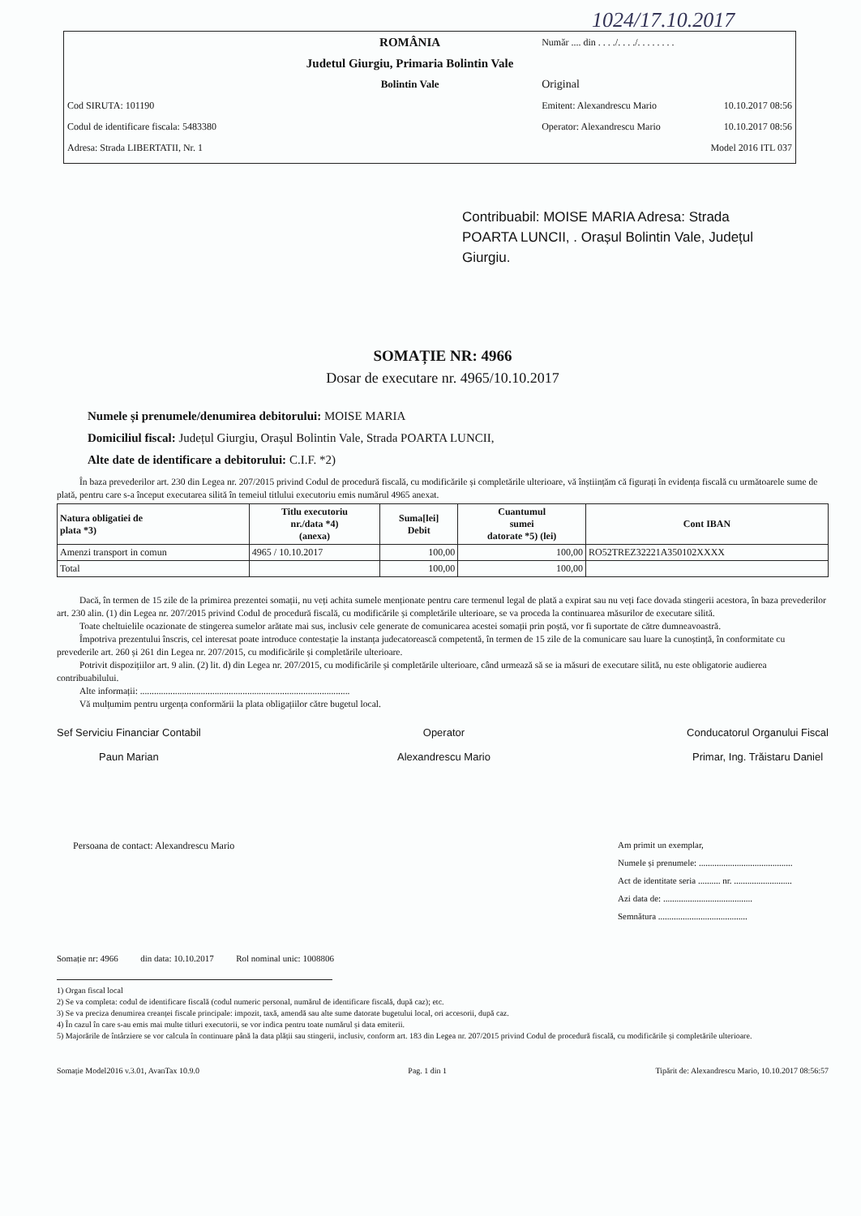1024/17.10.2017
| | ROMÂNIA | Număr .... din . . . ./. . . ./. . . . . . . . | |
| | Judetul Giurgiu, Primaria Bolintin Vale | | |
| | Bolintin Vale | Original | |
| Cod SIRUTA: 101190 | | Emitent: Alexandrescu Mario | 10.10.2017 08:56 |
| Codul de identificare fiscala: 5483380 | | Operator: Alexandrescu Mario | 10.10.2017 08:56 |
| Adresa: Strada LIBERTATII, Nr. 1 | | | Model 2016 ITL 037 |
Contribuabil: MOISE MARIA Adresa: Strada POARTA LUNCII, . Orașul Bolintin Vale, Județul Giurgiu.
SOMAȚIE NR: 4966
Dosar de executare nr. 4965/10.10.2017
Numele și prenumele/denumirea debitorului: MOISE MARIA
Domiciliul fiscal: Județul Giurgiu, Orașul Bolintin Vale, Strada POARTA LUNCII,
Alte date de identificare a debitorului: C.I.F. *2)
În baza prevederilor art. 230 din Legea nr. 207/2015 privind Codul de procedură fiscală, cu modificările și completările ulterioare, vă înștiințăm că figurați în evidența fiscală cu următoarele sume de plată, pentru care s-a început executarea silită în temeiul titlului executoriu emis numărul 4965 anexat.
| Natura obligatiei de plata *3) | Titlu executoriu nr./data *4) (anexa) | Suma[lei] Debit | Cuantumul sumei datorate *5) (lei) | Cont IBAN |
| --- | --- | --- | --- | --- |
| Amenzi transport in comun | 4965 / 10.10.2017 | 100,00 | 100,00 | RO52TREZ32221A350102XXXX |
| Total | | 100,00 | 100,00 | |
Dacă, în termen de 15 zile de la primirea prezentei somații, nu veți achita sumele menționate pentru care termenul legal de plată a expirat sau nu veți face dovada stingerii acestora, în baza prevederilor art. 230 alin. (1) din Legea nr. 207/2015 privind Codul de procedură fiscală, cu modificările și completările ulterioare, se va proceda la continuarea măsurilor de executare silită.
Toate cheltuielile ocazionate de stingerea sumelor arătate mai sus, inclusiv cele generate de comunicarea acestei somații prin poștă, vor fi suportate de către dumneavoastră.
Împotriva prezentului înscris, cel interesat poate introduce contestație la instanța judecatorească competentă, în termen de 15 zile de la comunicare sau luare la cunoștință, în conformitate cu prevederile art. 260 și 261 din Legea nr. 207/2015, cu modificările și completările ulterioare.
Potrivit dispozițiilor art. 9 alin. (2) lit. d) din Legea nr. 207/2015, cu modificările și completările ulterioare, când urmează să se ia măsuri de executare silită, nu este obligatorie audierea contribuabilului.
Alte informații: ..........................................................................................
Vă mulțumim pentru urgența conformării la plata obligațiilor către bugetul local.
Sef Serviciu Financiar Contabil
Paun Marian
Operator
Alexandrescu Mario
Conducatorul Organului Fiscal
Primar, Ing. Trăistaru Daniel
Persoana de contact: Alexandrescu Mario
Am primit un exemplar,
Numele și prenumele: ..........................................
Act de identitate seria .......... nr. ..........................
Azi data de: ........................................
Semnătura ........................................
Somație nr: 4966 din data: 10.10.2017 Rol nominal unic: 1008806
1) Organ fiscal local
2) Se va completa: codul de identificare fiscală (codul numeric personal, numărul de identificare fiscală, după caz); etc.
3) Se va preciza denumirea creanței fiscale principale: impozit, taxă, amendă sau alte sume datorate bugetului local, ori accesorii, după caz.
4) În cazul în care s-au emis mai multe titluri executorii, se vor indica pentru toate numărul și data emiterii.
5) Majorările de întârziere se vor calcula în continuare până la data plății sau stingerii, inclusiv, conform art. 183 din Legea nr. 207/2015 privind Codul de procedură fiscală, cu modificările și completările ulterioare.
Somație Model2016 v.3.01, AvanTax 10.9.0 Pag. 1 din 1 Tipărit de: Alexandrescu Mario, 10.10.2017 08:56:57